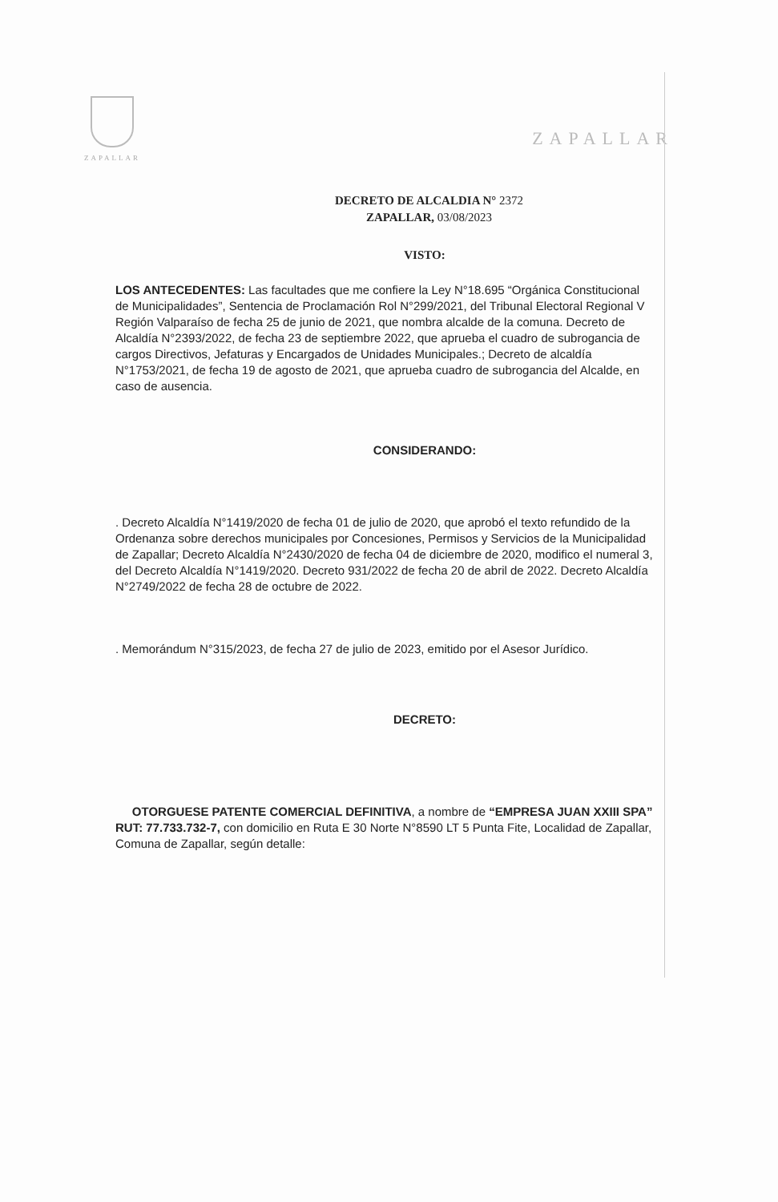ZAPALLAR
ZAPALLAR
DECRETO DE ALCALDIA N° 2372
ZAPALLAR, 03/08/2023
VISTO:
LOS ANTECEDENTES: Las facultades que me confiere la Ley N°18.695 “Orgánica Constitucional de Municipalidades”, Sentencia de Proclamación Rol N°299/2021, del Tribunal Electoral Regional V Región Valparaíso de fecha 25 de junio de 2021, que nombra alcalde de la comuna. Decreto de Alcaldía N°2393/2022, de fecha 23 de septiembre 2022, que aprueba el cuadro de subrogancia de cargos Directivos, Jefaturas y Encargados de Unidades Municipales.; Decreto de alcaldía N°1753/2021, de fecha 19 de agosto de 2021, que aprueba cuadro de subrogancia del Alcalde, en caso de ausencia.
CONSIDERANDO:
. Decreto Alcaldía N°1419/2020 de fecha 01 de julio de 2020, que aprobó el texto refundido de la Ordenanza sobre derechos municipales por Concesiones, Permisos y Servicios de la Municipalidad de Zapallar; Decreto Alcaldía N°2430/2020 de fecha 04 de diciembre de 2020, modifico el numeral 3, del Decreto Alcaldía N°1419/2020. Decreto 931/2022 de fecha 20 de abril de 2022. Decreto Alcaldía N°2749/2022 de fecha 28 de octubre de 2022.
. Memorándum N°315/2023, de fecha 27 de julio de 2023, emitido por el Asesor Jurídico.
DECRETO:
OTORGUESE PATENTE COMERCIAL DEFINITIVA, a nombre de “EMPRESA JUAN XXIII SPA” RUT: 77.733.732-7, con domicilio en Ruta E 30 Norte N°8590 LT 5 Punta Fite, Localidad de Zapallar, Comuna de Zapallar, según detalle: